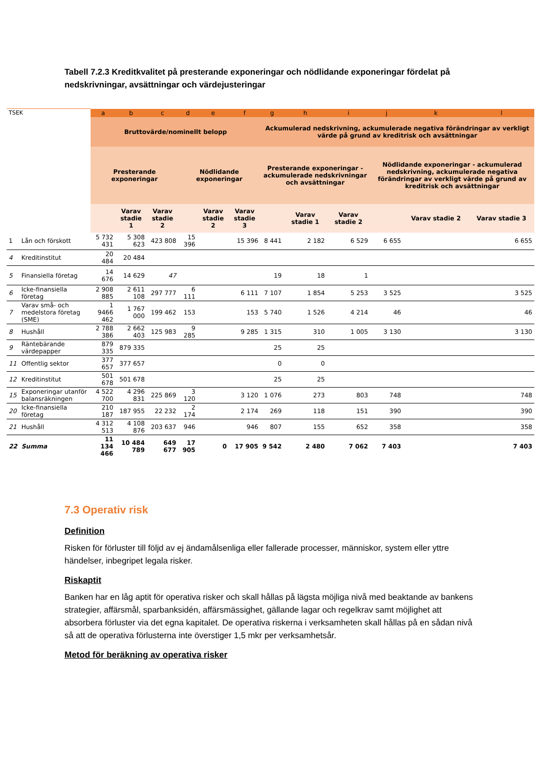Tabell 7.2.3 Kreditkvalitet på presterande exponeringar och nödlidande exponeringar fördelat på nedskrivningar, avsättningar och värdejusteringar
| TSEK | | a | b | c | d | e | f | g | h | i | j | k | l |
| --- | --- | --- | --- | --- | --- | --- | --- | --- | --- | --- | --- | --- | --- |
| | | Bruttovärde/nominellt belopp | | | | | | Ackumulerad nedskrivning, ackumulerade negativa förändringar av verkligt värde på grund av kreditrisk och avsättningar | | | | | |
| | | Presterande exponeringar | | | Nödlidande exponeringar | | | Presterande exponeringar - ackumulerade nedskrivningar och avsättningar | | | Nödlidande exponeringar - ackumulerad nedskrivning, ackumulerade negativa förändringar av verkligt värde på grund av kreditrisk och avsättningar | | |
| | | | Varav stadie 1 | Varav stadie 2 | | Varav stadie 2 | Varav stadie 3 | | Varav stadie 1 | Varav stadie 2 | | Varav stadie 2 | Varav stadie 3 |
| 1 | Lån och förskott | 5 732 431 | 5 308 623 | 423 808 | 15 396 | | 15 396 | 8 441 | 2 182 | 6 529 | 6 655 | | 6 655 |
| 4 | Kreditinstitut | 20 484 | 20 484 | | | | | | | | | | |
| 5 | Finansiella företag | 14 676 | 14 629 | 47 | | | | 19 | 18 | 1 | | | |
| 6 | Icke-finansiella företag | 2 908 885 | 2 611 108 | 297 777 | 6 111 | | 6 111 | 7 107 | 1 854 | 5 253 | 3 525 | | 3 525 |
| 7 | Varav små- och medelstora företag (SME) | 1 9466 462 | 1 767 000 | 199 462 | 153 | | 153 | 5 740 | 1 526 | 4 214 | 46 | | 46 |
| 8 | Hushåll | 2 788 386 | 2 662 403 | 125 983 | 9 285 | | 9 285 | 1 315 | 310 | 1 005 | 3 130 | | 3 130 |
| 9 | Räntebärande värdepapper | 879 335 | 879 335 | | | | | 25 | 25 | | | | |
| 11 | Offentlig sektor | 377 657 | 377 657 | | | | | 0 | 0 | | | | |
| 12 | Kreditinstitut | 501 678 | 501 678 | | | | | 25 | 25 | | | | |
| 15 | Exponeringar utanför balansräkningen | 4 522 700 | 4 296 831 | 225 869 | 3 120 | | 3 120 | 1 076 | 273 | 803 | 748 | | 748 |
| 20 | Icke-finansiella företag | 210 187 | 187 955 | 22 232 | 2 174 | | 2 174 | 269 | 118 | 151 | 390 | | 390 |
| 21 | Hushåll | 4 312 513 | 4 108 876 | 203 637 | 946 | | 946 | 807 | 155 | 652 | 358 | | 358 |
| 22 | Summa | 11 134 466 | 10 484 789 | 649 677 | 17 905 | 0 | 17 905 | 9 542 | 2 480 | 7 062 | 7 403 | | 7 403 |
7.3 Operativ risk
Definition
Risken för förluster till följd av ej ändamålsenliga eller fallerade processer, människor, system eller yttre händelser, inbegripet legala risker.
Riskaptit
Banken har en låg aptit för operativa risker och skall hållas på lägsta möjliga nivå med beaktande av bankens strategier, affärsmål, sparbanksidén, affärsmässighet, gällande lagar och regelkrav samt möjlighet att absorbera förluster via det egna kapitalet. De operativa riskerna i verksamheten skall hållas på en sådan nivå så att de operativa förlusterna inte överstiger 1,5 mkr per verksamhetsår.
Metod för beräkning av operativa risker